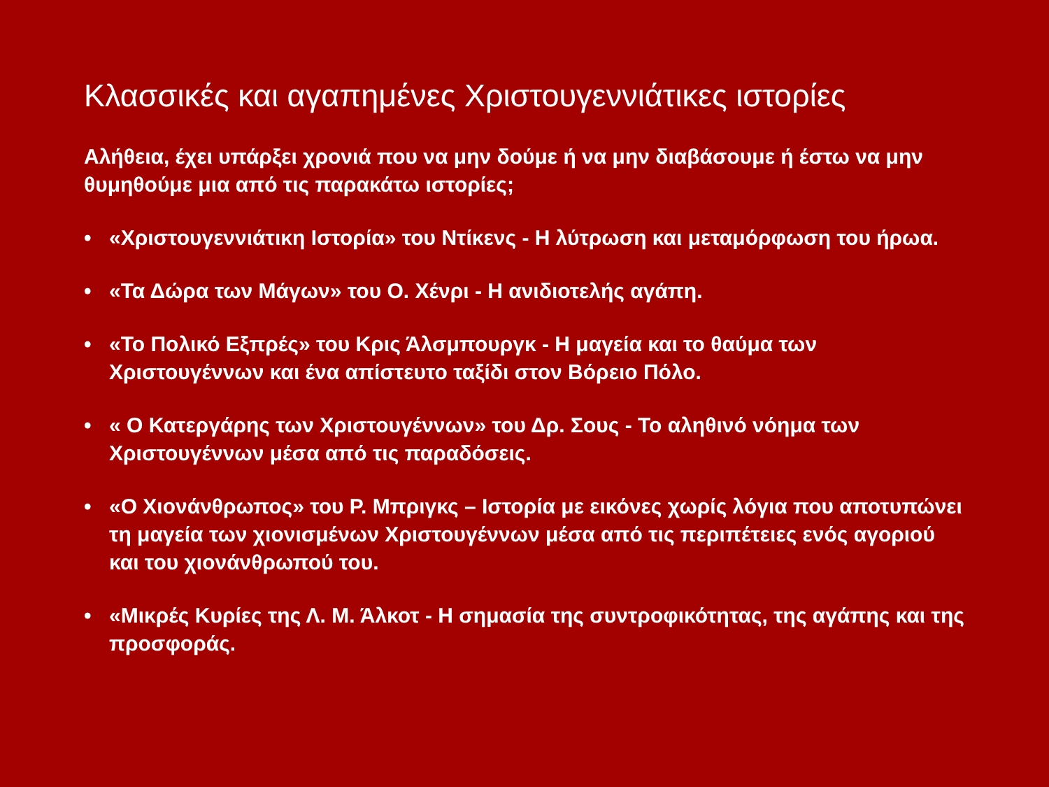Κλασσικές και αγαπημένες Χριστουγεννιάτικες ιστορίες
Αλήθεια, έχει υπάρξει χρονιά που να μην δούμε ή να μην διαβάσουμε ή έστω να μην θυμηθούμε μια από τις παρακάτω ιστορίες;
• «Χριστουγεννιάτικη Ιστορία» του Ντίκενς - Η λύτρωση και μεταμόρφωση του ήρωα.
• «Τα Δώρα των Μάγων» του Ο. Χένρι - Η ανιδιοτελής αγάπη.
• «Το Πολικό Εξπρές» του Κρις Άλσμπουργκ - Η μαγεία και το θαύμα των Χριστουγέννων και ένα απίστευτο ταξίδι στον Βόρειο Πόλο.
• « Ο Κατεργάρης των Χριστουγέννων» του Δρ. Σους - Το αληθινό νόημα των Χριστουγέννων μέσα από τις παραδόσεις.
• «Ο Χιονάνθρωπος» του Ρ. Μπριγκς – Ιστορία με εικόνες χωρίς λόγια που αποτυπώνει τη μαγεία των χιονισμένων Χριστουγέννων μέσα από τις περιπέτειες ενός αγοριού και του χιονάνθρωπού του.
• «Μικρές Κυρίες της Λ. Μ. Άλκοτ - Η σημασία της συντροφικότητας, της αγάπης και της προσφοράς.